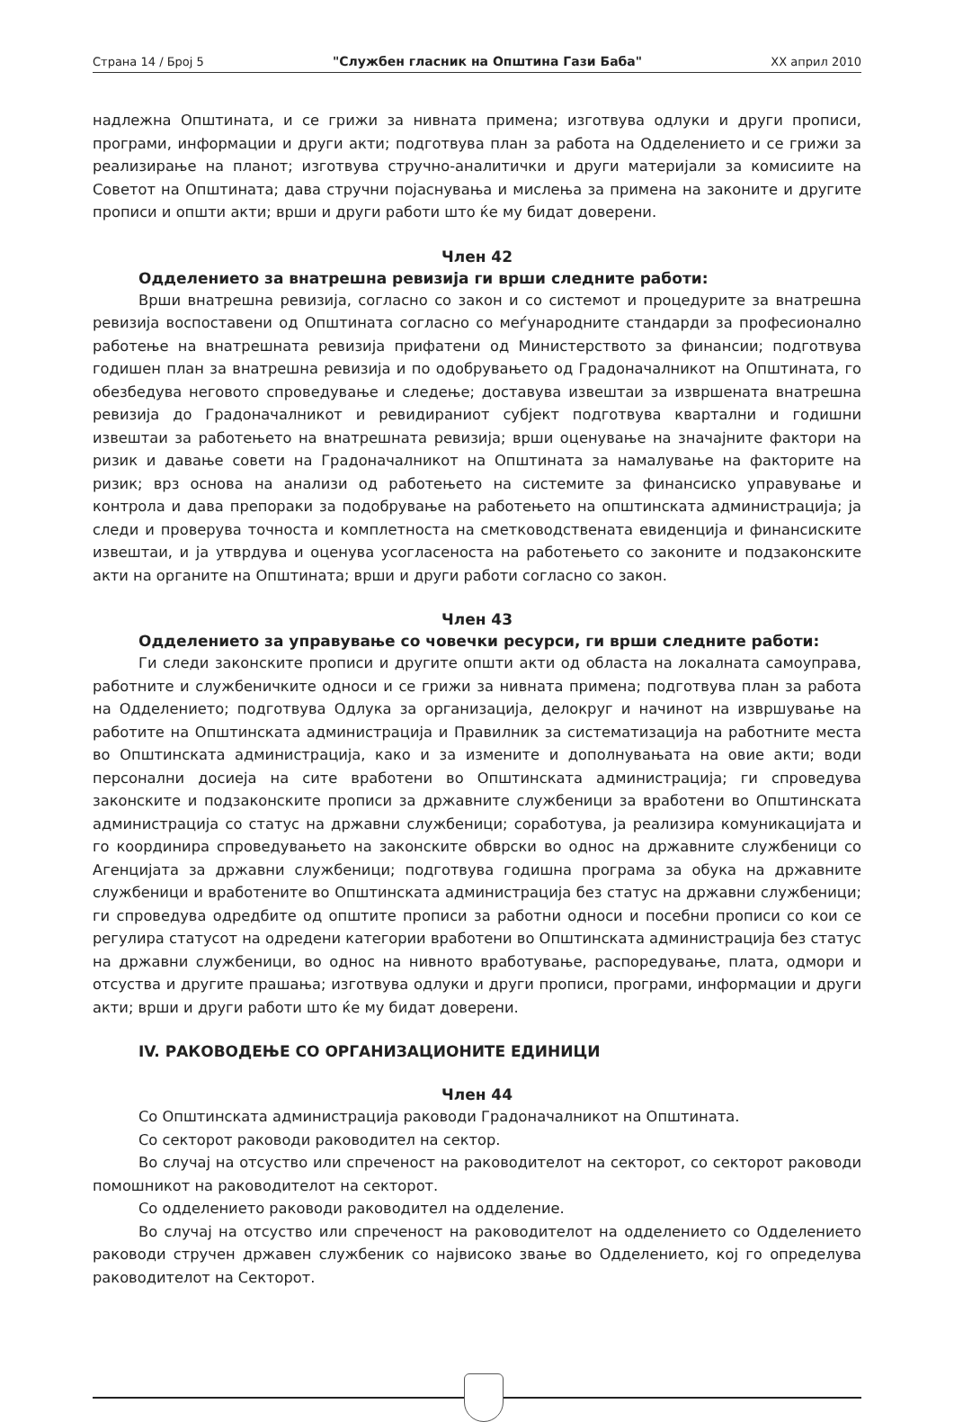Страна 14 / Број 5 "Службен гласник на Општина Гази Баба" XX април 2010
надлежна Општината, и се грижи за нивната примена; изготвува одлуки и други прописи, програми, информации и други акти; подготвува план за работа на Одделението и се грижи за реализирање на планот; изготвува стручно-аналитички и други материјали за комисиите на Советот на Општината; дава стручни појаснувања и мислења за примена на законите и другите прописи и општи акти; врши и други работи што ќе му бидат доверени.
Член 42
Одделението за внатрешна ревизија ги врши следните работи:
Врши внатрешна ревизија, согласно со закон и со системот и процедурите за внатрешна ревизија воспоставени од Општината согласно со меѓународните стандарди за професионално работење на внатрешната ревизија прифатени од Министерството за финансии; подготвува годишен план за внатрешна ревизија и по одобрувањето од Градоначалникот на Општината, го обезбедува неговото спроведување и следење; доставува извештаи за извршената внатрешна ревизија до Градоначалникот и ревидираниот субјект подготвува квартални и годишни извештаи за работењето на внатрешната ревизија; врши оценување на значајните фактори на ризик и давање совети на Градоначалникот на Општината за намалување на факторите на ризик; врз основа на анализи од работењето на системите за финансиско управување и контрола и дава препораки за подобрување на работењето на општинската администрација; ја следи и проверува точноста и комплетноста на сметководствената евиденција и финансиските извештаи, и ја утврдува и оценува усогласеноста на работењето со законите и подзаконските акти на органите на Општината; врши и други работи согласно со закон.
Член 43
Одделението за управување со човечки ресурси, ги врши следните работи:
Ги следи законските прописи и другите општи акти од областа на локалната самоуправа, работните и службеничките односи и се грижи за нивната примена; подготвува план за работа на Одделението; подготвува Одлука за организација, делокруг и начинот на извршување на работите на Општинската администрација и Правилник за систематизација на работните места во Општинската администрација, како и за измените и дополнувањата на овие акти; води персонални досиеја на сите вработени во Општинската администрација; ги спроведува законските и подзаконските прописи за државните службеници за вработени во Општинската администрација со статус на државни службеници; соработува, ја реализира комуникацијата и го координира спроведувањето на законските обврски во однос на државните службеници со Агенцијата за државни службеници; подготвува годишна програма за обука на државните службеници и вработените во Општинската администрација без статус на државни службеници; ги спроведува одредбите од општите прописи за работни односи и посебни прописи со кои се регулира статусот на одредени категории вработени во Општинската администрација без статус на државни службеници, во однос на нивното вработување, распоредување, плата, одмори и отсуства и другите прашања; изготвува одлуки и други прописи, програми, информации и други акти; врши и други работи што ќе му бидат доверени.
IV. РАКОВОДЕЊЕ СО ОРГАНИЗАЦИОНИТЕ ЕДИНИЦИ
Член 44
Со Општинската администрација раководи Градоначалникот на Општината.
Со секторот раководи раководител на сектор.
Во случај на отсуство или спреченост на раководителот на секторот, со секторот раководи помошникот на раководителот на секторот.
Со одделението раководи раководител на одделение.
Во случај на отсуство или спреченост на раководителот на одделението со Одделението раководи стручен државен службеник со највисоко звање во Одделението, кој го определува раководителот на Секторот.